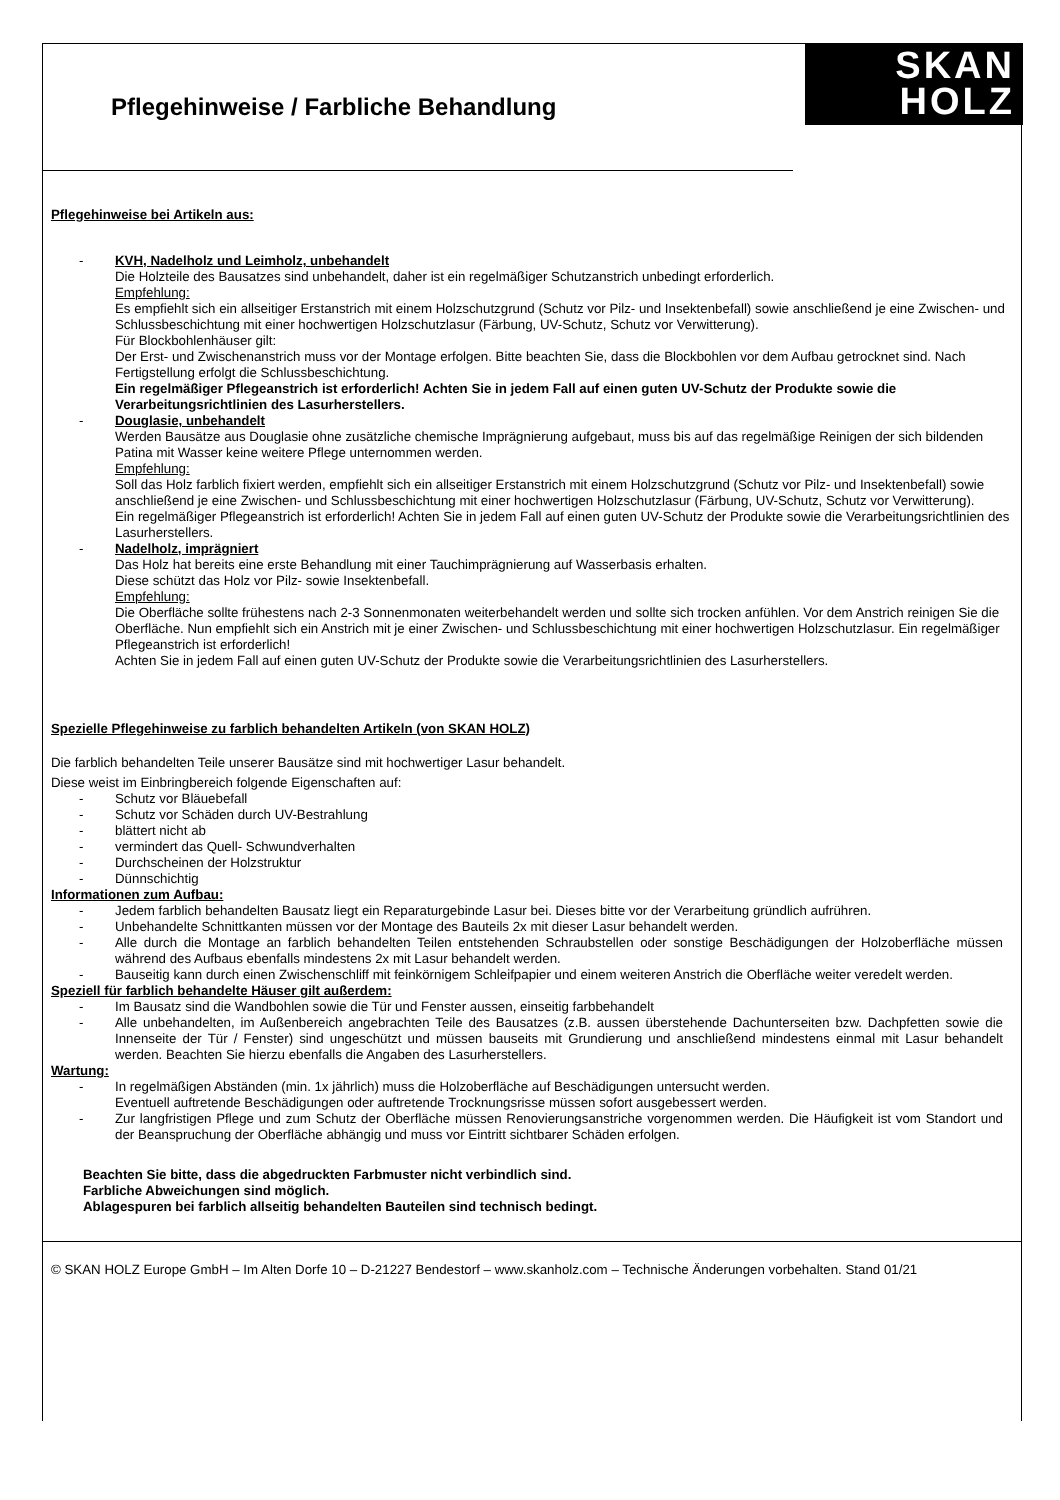Pflegehinweise / Farbliche Behandlung
SKAN
HOLZ
Pflegehinweise bei Artikeln aus:
- KVH, Nadelholz und Leimholz, unbehandelt
Die Holzteile des Bausatzes sind unbehandelt, daher ist ein regelmäßiger Schutzanstrich unbedingt erforderlich.
Empfehlung:
Es empfiehlt sich ein allseitiger Erstanstrich mit einem Holzschutzgrund (Schutz vor Pilz- und Insektenbefall) sowie anschließend je eine Zwischen- und Schlussbeschichtung mit einer hochwertigen Holzschutzlasur (Färbung, UV-Schutz, Schutz vor Verwitterung).
Für Blockbohlenhäuser gilt:
Der Erst- und Zwischenanstrich muss vor der Montage erfolgen. Bitte beachten Sie, dass die Blockbohlen vor dem Aufbau getrocknet sind. Nach Fertigstellung erfolgt die Schlussbeschichtung.
Ein regelmäßiger Pflegeanstrich ist erforderlich! Achten Sie in jedem Fall auf einen guten UV-Schutz der Produkte sowie die Verarbeitungsrichtlinien des Lasurherstellers.
- Douglasie, unbehandelt
Werden Bausätze aus Douglasie ohne zusätzliche chemische Imprägnierung aufgebaut, muss bis auf das regelmäßige Reinigen der sich bildenden Patina mit Wasser keine weitere Pflege unternommen werden.
Empfehlung:
Soll das Holz farblich fixiert werden, empfiehlt sich ein allseitiger Erstanstrich mit einem Holzschutzgrund (Schutz vor Pilz- und Insektenbefall) sowie anschließend je eine Zwischen- und Schlussbeschichtung mit einer hochwertigen Holzschutzlasur (Färbung, UV-Schutz, Schutz vor Verwitterung).
Ein regelmäßiger Pflegeanstrich ist erforderlich! Achten Sie in jedem Fall auf einen guten UV-Schutz der Produkte sowie die Verarbeitungsrichtlinien des Lasurherstellers.
- Nadelholz, imprägniert
Das Holz hat bereits eine erste Behandlung mit einer Tauchimprägnierung auf Wasserbasis erhalten.
Diese schützt das Holz vor Pilz- sowie Insektenbefall.
Empfehlung:
Die Oberfläche sollte frühestens nach 2-3 Sonnenmonaten weiterbehandelt werden und sollte sich trocken anfühlen. Vor dem Anstrich reinigen Sie die Oberfläche. Nun empfiehlt sich ein Anstrich mit je einer Zwischen- und Schlussbeschichtung mit einer hochwertigen Holzschutzlasur. Ein regelmäßiger Pflegeanstrich ist erforderlich!
Achten Sie in jedem Fall auf einen guten UV-Schutz der Produkte sowie die Verarbeitungsrichtlinien des Lasurherstellers.
Spezielle Pflegehinweise zu farblich behandelten Artikeln (von SKAN HOLZ)
Die farblich behandelten Teile unserer Bausätze sind mit hochwertiger Lasur behandelt.
Diese weist im Einbringbereich folgende Eigenschaften auf:
- Schutz vor Bläuebefall
- Schutz vor Schäden durch UV-Bestrahlung
- blättert nicht ab
- vermindert das Quell- Schwundverhalten
- Durchscheinen der Holzstruktur
- Dünnschichtig
Informationen zum Aufbau:
- Jedem farblich behandelten Bausatz liegt ein Reparaturgebinde Lasur bei. Dieses bitte vor der Verarbeitung gründlich aufrühren.
- Unbehandelte Schnittkanten müssen vor der Montage des Bauteils 2x mit dieser Lasur behandelt werden.
- Alle durch die Montage an farblich behandelten Teilen entstehenden Schraubstellen oder sonstige Beschädigungen der Holzoberfläche müssen während des Aufbaus ebenfalls mindestens 2x mit Lasur behandelt werden.
- Bauseitig kann durch einen Zwischenschliff mit feinkörnigem Schleifpapier und einem weiteren Anstrich die Oberfläche weiter veredelt werden.
Speziell für farblich behandelte Häuser gilt außerdem:
- Im Bausatz sind die Wandbohlen sowie die Tür und Fenster aussen, einseitig farbbehandelt
- Alle unbehandelten, im Außenbereich angebrachten Teile des Bausatzes (z.B. aussen überstehende Dachunterseiten bzw. Dachpfetten sowie die Innenseite der Tür / Fenster) sind ungeschützt und müssen bauseits mit Grundierung und anschließend mindestens einmal mit Lasur behandelt werden. Beachten Sie hierzu ebenfalls die Angaben des Lasurherstellers.
Wartung:
- In regelmäßigen Abständen (min. 1x jährlich) muss die Holzoberfläche auf Beschädigungen untersucht werden.
Eventuell auftretende Beschädigungen oder auftretende Trocknungsrisse müssen sofort ausgebessert werden.
- Zur langfristigen Pflege und zum Schutz der Oberfläche müssen Renovierungsanstriche vorgenommen werden. Die Häufigkeit ist vom Standort und der Beanspruchung der Oberfläche abhängig und muss vor Eintritt sichtbarer Schäden erfolgen.
Beachten Sie bitte, dass die abgedruckten Farbmuster nicht verbindlich sind.
Farbliche Abweichungen sind möglich.
Ablagespuren bei farblich allseitig behandelten Bauteilen sind technisch bedingt.
© SKAN HOLZ Europe GmbH – Im Alten Dorfe 10 – D-21227 Bendestorf – www.skanholz.com – Technische Änderungen vorbehalten. Stand 01/21